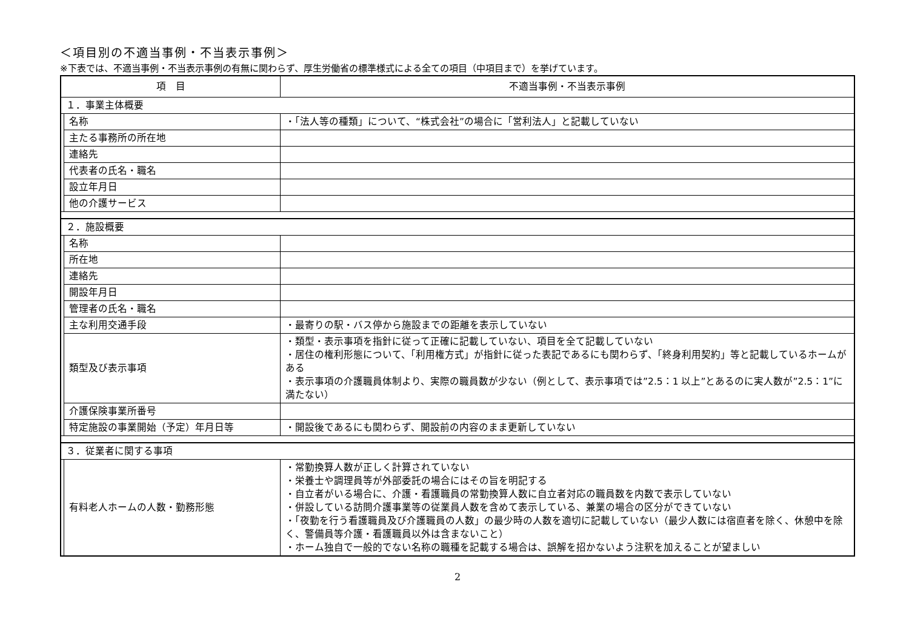＜項目別の不適当事例・不当表示事例＞
※下表では、不適当事例・不当表示事例の有無に関わらず、厚生労働省の標準様式による全ての項目（中項目まで）を挙げています。
| 項 目 | | 不適当事例・不当表示事例 |
| --- | --- | --- |
| １．事業主体概要 | | |
| | 名称 | ・「法人等の種類」について、“株式会社”の場合に「営利法人」と記載していない |
| | 主たる事務所の所在地 | |
| | 連絡先 | |
| | 代表者の氏名・職名 | |
| | 設立年月日 | |
| | 他の介護サービス | |
| ２．施設概要 | | |
| | 名称 | |
| | 所在地 | |
| | 連絡先 | |
| | 開設年月日 | |
| | 管理者の氏名・職名 | |
| | 主な利用交通手段 | ・最寄りの駅・バス停から施設までの距離を表示していない |
| | 類型及び表示事項 | ・類型・表示事項を指針に従って正確に記載していない、項目を全て記載していない ・居住の権利形態について、「利用権方式」が指針に従った表記であるにも関わらず、「終身利用契約」等と記載しているホームがある ・表示事項の介護職員体制より、実際の職員数が少ない（例として、表示事項では”2.5：1 以上”とあるのに実人数が”2.5：1”に満たない） |
| | 介護保険事業所番号 | |
| | 特定施設の事業開始（予定）年月日等 | ・開設後であるにも関わらず、開設前の内容のまま更新していない |
| ３．従業者に関する事項 | | |
| | 有料老人ホームの人数・勤務形態 | ・常勤換算人数が正しく計算されていない ・栄養士や調理員等が外部委託の場合にはその旨を明記する ・自立者がいる場合に、介護・看護職員の常勤換算人数に自立者対応の職員数を内数で表示していない ・併設している訪問介護事業等の従業員人数を含めて表示している、兼業の場合の区分ができていない ・「夜勤を行う看護職員及び介護職員の人数」の最少時の人数を適切に記載していない（最少人数には宿直者を除く、休憩中を除く、警備員等介護・看護職員以外は含まないこと） ・ホーム独自で一般的でない名称の職種を記載する場合は、誤解を招かないよう注釈を加えることが望ましい |
2